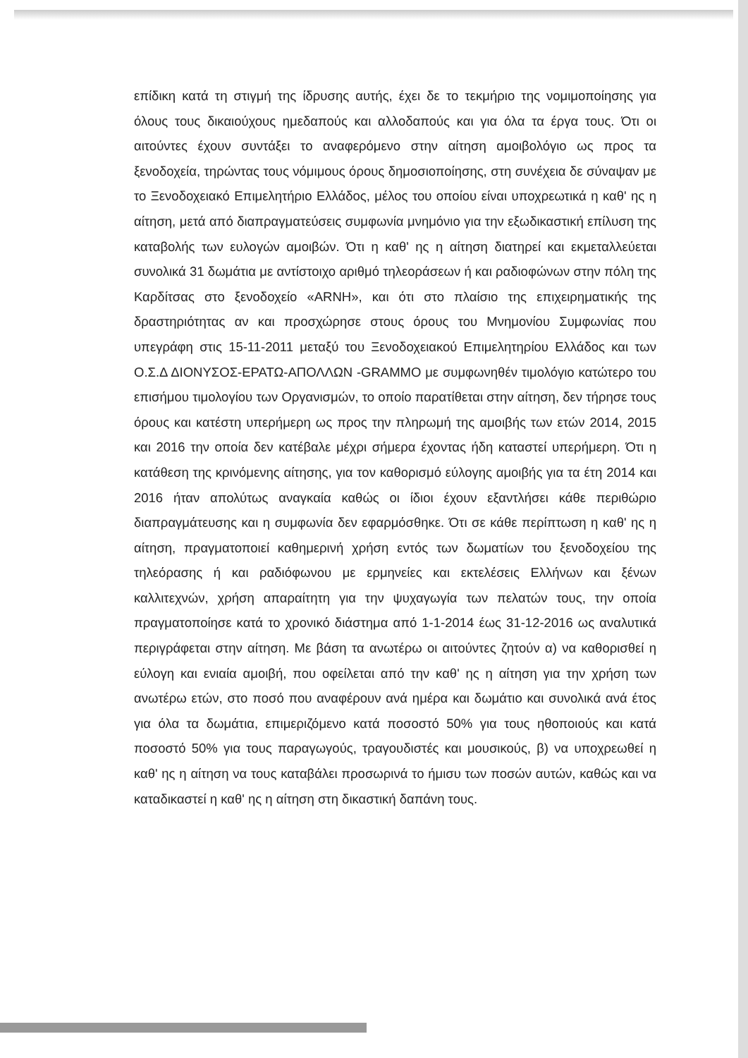επίδικη κατά τη στιγμή της ίδρυσης αυτής, έχει δε το τεκμήριο της νομιμοποίησης για όλους τους δικαιούχους ημεδαπούς και αλλοδαπούς και για όλα τα έργα τους. Ότι οι αιτούντες έχουν συντάξει το αναφερόμενο στην αίτηση αμοιβολόγιο ως προς τα ξενοδοχεία, τηρώντας τους νόμιμους όρους δημοσιοποίησης, στη συνέχεια δε σύναψαν με το Ξενοδοχειακό Επιμελητήριο Ελλάδος, μέλος του οποίου είναι υποχρεωτικά η καθ' ης η αίτηση, μετά από διαπραγματεύσεις συμφωνία μνημόνιο για την εξωδικαστική επίλυση της καταβολής των ευλογών αμοιβών. Ότι η καθ' ης η αίτηση διατηρεί και εκμεταλλεύεται συνολικά 31 δωμάτια με αντίστοιχο αριθμό τηλεοράσεων ή και ραδιοφώνων στην πόλη της Καρδίτσας στο ξενοδοχείο «ARNH», και ότι στο πλαίσιο της επιχειρηματικής της δραστηριότητας αν και προσχώρησε στους όρους του Μνημονίου Συμφωνίας που υπεγράφη στις 15-11-2011 μεταξύ του Ξενοδοχειακού Επιμελητηρίου Ελλάδος και των Ο.Σ.Δ ΔΙΟΝΥΣΟΣ-ΕΡΑΤΩ-ΑΠΟΛΛΩΝ -GRAMMO με συμφωνηθέν τιμολόγιο κατώτερο του επισήμου τιμολογίου των Οργανισμών, το οποίο παρατίθεται στην αίτηση, δεν τήρησε τους όρους και κατέστη υπερήμερη ως προς την πληρωμή της αμοιβής των ετών 2014, 2015 και 2016 την οποία δεν κατέβαλε μέχρι σήμερα έχοντας ήδη καταστεί υπερήμερη. Ότι η κατάθεση της κρινόμενης αίτησης, για τον καθορισμό εύλογης αμοιβής για τα έτη 2014 και 2016 ήταν απολύτως αναγκαία καθώς οι ίδιοι έχουν εξαντλήσει κάθε περιθώριο διαπραγμάτευσης και η συμφωνία δεν εφαρμόσθηκε. Ότι σε κάθε περίπτωση η καθ' ης η αίτηση, πραγματοποιεί καθημερινή χρήση εντός των δωματίων του ξενοδοχείου της τηλεόρασης ή και ραδιόφωνου με ερμηνείες και εκτελέσεις Ελλήνων και ξένων καλλιτεχνών, χρήση απαραίτητη για την ψυχαγωγία των πελατών τους, την οποία πραγματοποίησε κατά το χρονικό διάστημα από 1-1-2014 έως 31-12-2016 ως αναλυτικά περιγράφεται στην αίτηση. Με βάση τα ανωτέρω οι αιτούντες ζητούν α) να καθορισθεί η εύλογη και ενιαία αμοιβή, που οφείλεται από την καθ' ης η αίτηση για την χρήση των ανωτέρω ετών, στο ποσό που αναφέρουν ανά ημέρα και δωμάτιο και συνολικά ανά έτος για όλα τα δωμάτια, επιμεριζόμενο κατά ποσοστό 50% για τους ηθοποιούς και κατά ποσοστό 50% για τους παραγωγούς, τραγουδιστές και μουσικούς, β) να υποχρεωθεί η καθ' ης η αίτηση να τους καταβάλει προσωρινά το ήμισυ των ποσών αυτών, καθώς και να καταδικαστεί η καθ' ης η αίτηση στη δικαστική δαπάνη τους.